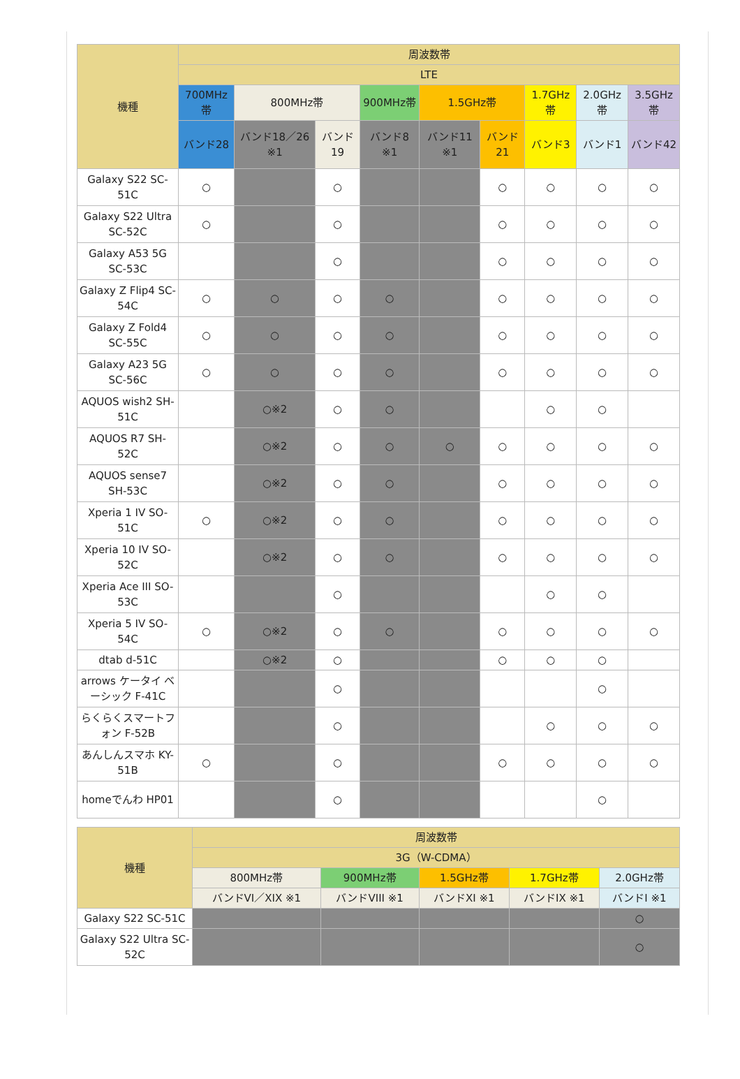| 機種 | 周波数帯 | | | | | | | | |
| --- | --- | --- | --- | --- | --- | --- | --- | --- | --- |
| | LTE | | | | | | | | |
| | 700MHz帯 | 800MHz帯 | | 900MHz帯 | 1.5GHz帯 | | 1.7GHz帯 | 2.0GHz帯 | 3.5GHz帯 |
| | バンド28 | バンド18／26 ※1 | バンド19 | バンド8 ※1 | バンド11 ※1 | バンド21 | バンド3 | バンド1 | バンド42 |
| Galaxy S22 SC-51C | ○ | | ○ | | | ○ | ○ | ○ | ○ |
| Galaxy S22 Ultra SC-52C | ○ | | ○ | | | ○ | ○ | ○ | ○ |
| Galaxy A53 5G SC-53C | | | ○ | | | ○ | ○ | ○ | ○ |
| Galaxy Z Flip4 SC-54C | ○ | ○ | ○ | ○ | | ○ | ○ | ○ | ○ |
| Galaxy Z Fold4 SC-55C | ○ | ○ | ○ | ○ | | ○ | ○ | ○ | ○ |
| Galaxy A23 5G SC-56C | ○ | ○ | ○ | ○ | | ○ | ○ | ○ | ○ |
| AQUOS wish2 SH-51C | | ○※2 | ○ | ○ | | | ○ | ○ | |
| AQUOS R7 SH-52C | | ○※2 | ○ | ○ | ○ | ○ | ○ | ○ | ○ |
| AQUOS sense7 SH-53C | | ○※2 | ○ | ○ | | ○ | ○ | ○ | ○ |
| Xperia 1 IV SO-51C | ○ | ○※2 | ○ | ○ | | ○ | ○ | ○ | ○ |
| Xperia 10 IV SO-52C | | ○※2 | ○ | ○ | | ○ | ○ | ○ | ○ |
| Xperia Ace III SO-53C | | | ○ | | | | ○ | ○ | |
| Xperia 5 IV SO-54C | ○ | ○※2 | ○ | ○ | | ○ | ○ | ○ | ○ |
| dtab d-51C | | ○※2 | ○ | | | ○ | ○ | ○ | |
| arrows ケータイ ベーシック F-41C | | | ○ | | | | | ○ | |
| らくらくスマートフォン F-52B | | | ○ | | | | ○ | ○ | ○ |
| あんしんスマホ KY-51B | ○ | | ○ | | | ○ | ○ | ○ | ○ |
| homeでんわ HP01 | | | ○ | | | | | ○ | |
| 機種 | 周波数帯 | | | | |
| --- | --- | --- | --- | --- | --- |
| | 3G（W-CDMA） | | | | |
| | 800MHz帯 | 900MHz帯 | 1.5GHz帯 | 1.7GHz帯 | 2.0GHz帯 |
| | バンドVI／XIX ※1 | バンドVIII ※1 | バンドXI ※1 | バンドIX ※1 | バンドI ※1 |
| Galaxy S22 SC-51C | | | | | ○ |
| Galaxy S22 Ultra SC-52C | | | | | ○ |